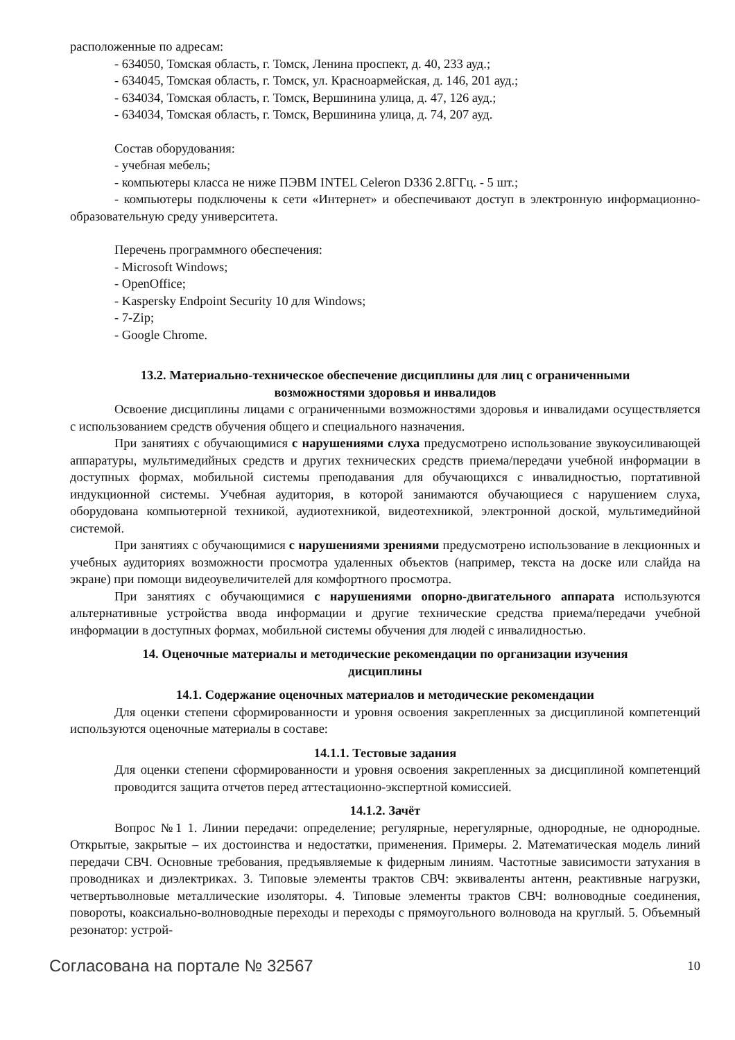расположенные по адресам:
- 634050, Томская область, г. Томск, Ленина проспект, д. 40, 233 ауд.;
- 634045, Томская область, г. Томск, ул. Красноармейская, д. 146, 201 ауд.;
- 634034, Томская область, г. Томск, Вершинина улица, д. 47, 126 ауд.;
- 634034, Томская область, г. Томск, Вершинина улица, д. 74, 207 ауд.
Состав оборудования:
- учебная мебель;
- компьютеры класса не ниже ПЭВМ INTEL Celeron D336 2.8ГГц. - 5 шт.;
- компьютеры подключены к сети «Интернет» и обеспечивают доступ в электронную информационно-образовательную среду университета.
Перечень программного обеспечения:
- Microsoft Windows;
- OpenOffice;
- Kaspersky Endpoint Security 10 для Windows;
- 7-Zip;
- Google Chrome.
13.2. Материально-техническое обеспечение дисциплины для лиц с ограниченными
возможностями здоровья и инвалидов
Освоение дисциплины лицами с ограниченными возможностями здоровья и инвалидами осуществляется с использованием средств обучения общего и специального назначения.
При занятиях с обучающимися с нарушениями слуха предусмотрено использование звукоусиливающей аппаратуры, мультимедийных средств и других технических средств приема/передачи учебной информации в доступных формах, мобильной системы преподавания для обучающихся с инвалидностью, портативной индукционной системы. Учебная аудитория, в которой занимаются обучающиеся с нарушением слуха, оборудована компьютерной техникой, аудиотехникой, видеотехникой, электронной доской, мультимедийной системой.
При занятиях с обучающимися с нарушениями зрениями предусмотрено использование в лекционных и учебных аудиториях возможности просмотра удаленных объектов (например, текста на доске или слайда на экране) при помощи видеоувеличителей для комфортного просмотра.
При занятиях с обучающимися с нарушениями опорно-двигательного аппарата используются альтернативные устройства ввода информации и другие технические средства приема/передачи учебной информации в доступных формах, мобильной системы обучения для людей с инвалидностью.
14. Оценочные материалы и методические рекомендации по организации изучения
дисциплины
14.1. Содержание оценочных материалов и методические рекомендации
Для оценки степени сформированности и уровня освоения закрепленных за дисциплиной компетенций используются оценочные материалы в составе:
14.1.1. Тестовые задания
Для оценки степени сформированности и уровня освоения закрепленных за дисциплиной компетенций проводится защита отчетов перед аттестационно-экспертной комиссией.
14.1.2. Зачёт
Вопрос №1 1. Линии передачи: определение; регулярные, нерегулярные, однородные, не однородные. Открытые, закрытые – их достоинства и недостатки, применения. Примеры. 2. Математическая модель линий передачи СВЧ. Основные требования, предъявляемые к фидерным линиям. Частотные зависимости затухания в проводниках и диэлектриках. 3. Типовые элементы трактов СВЧ: эквиваленты антенн, реактивные нагрузки, четвертьволновые металлические изоляторы. 4. Типовые элементы трактов СВЧ: волноводные соединения, повороты, коаксиально-волноводные переходы и переходы с прямоугольного волновода на круглый. 5. Объемный резонатор: устрой-
Согласована на портале № 32567 10